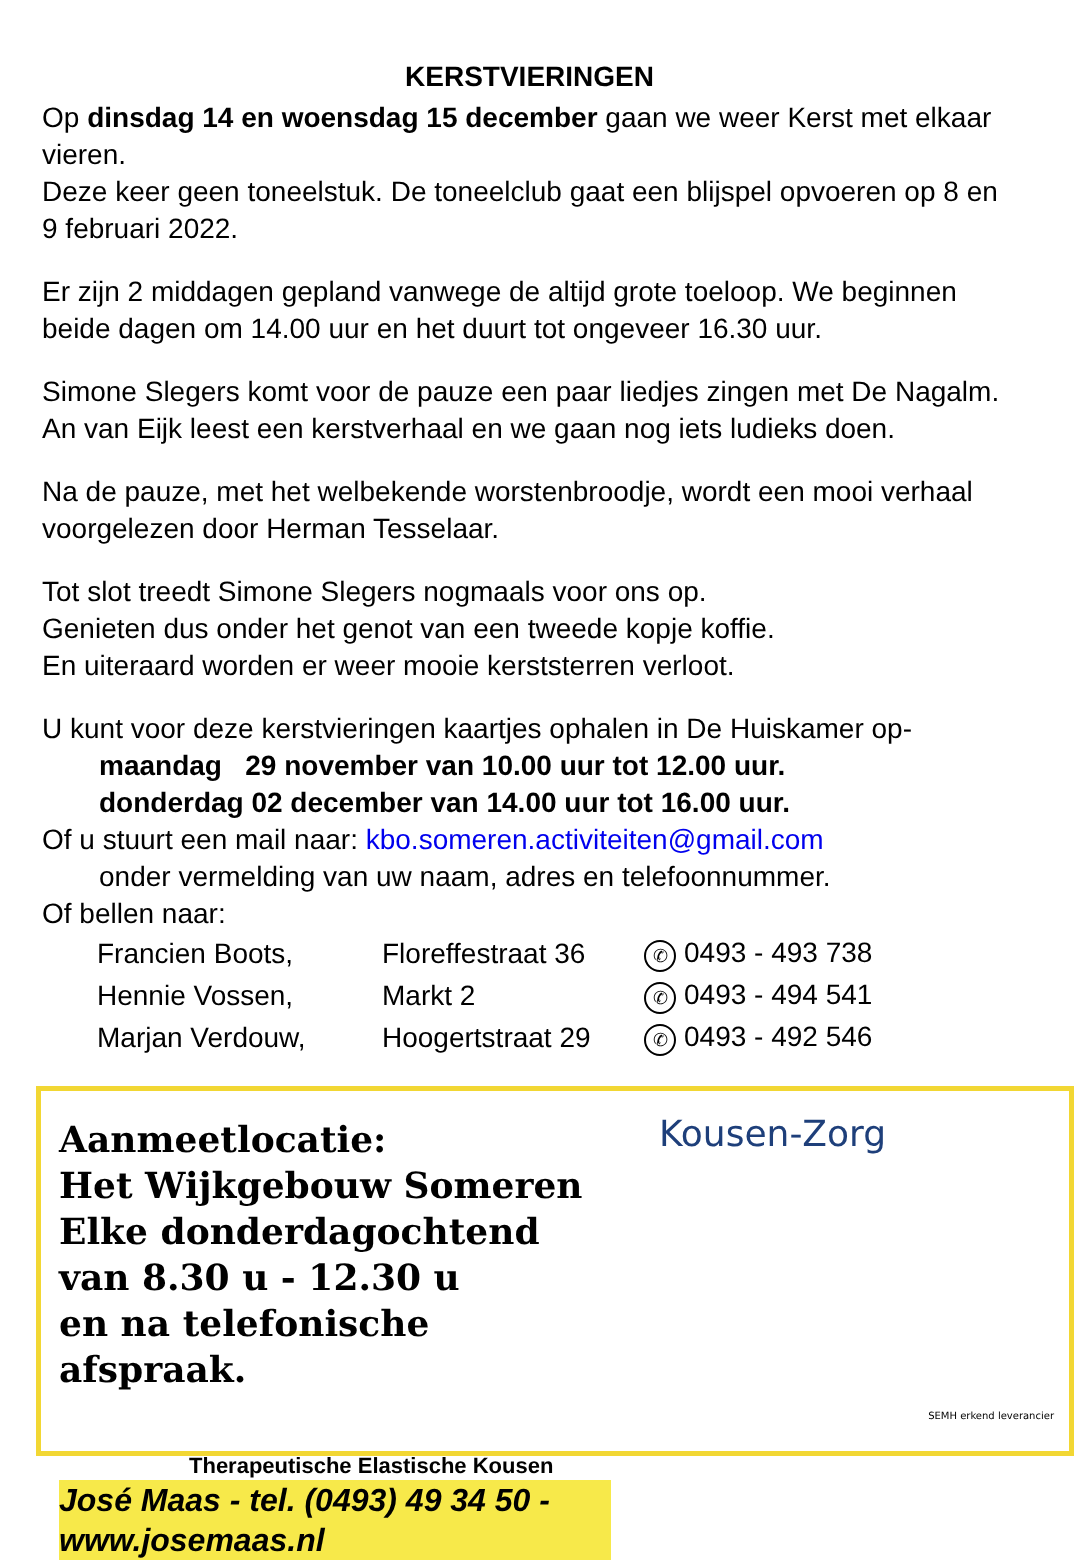KERSTVIERINGEN
Op dinsdag 14 en woensdag 15 december gaan we weer Kerst met elkaar vieren.
Deze keer geen toneelstuk. De toneelclub gaat een blijspel opvoeren op 8 en 9 februari 2022.
Er zijn 2 middagen gepland vanwege de altijd grote toeloop. We beginnen beide dagen om 14.00 uur en het duurt tot ongeveer 16.30 uur.
Simone Slegers komt voor de pauze een paar liedjes zingen met De Nagalm. An van Eijk leest een kerstverhaal en we gaan nog iets ludieks doen.
Na de pauze, met het welbekende worstenbroodje, wordt een mooi verhaal voorgelezen door Herman Tesselaar.
Tot slot treedt Simone Slegers nogmaals voor ons op.
Genieten dus onder het genot van een tweede kopje koffie.
En uiteraard worden er weer mooie kerststerren verloot.
U kunt voor deze kerstvieringen kaartjes ophalen in De Huiskamer op-
maandag 29 november van 10.00 uur tot 12.00 uur.
donderdag 02 december van 14.00 uur tot 16.00 uur.
Of u stuurt een mail naar: kbo.someren.activiteiten@gmail.com
onder vermelding van uw naam, adres en telefoonnummer.
Of bellen naar:
| Francien Boots, | Floreffestraat 36 | ✆ 0493 - 493 738 |
| Hennie Vossen, | Markt 2 | ✆ 0493 - 494 541 |
| Marjan Verdouw, | Hoogertstraat 29 | ✆ 0493 - 492 546 |
Aanmeetlocatie:
Het Wijkgebouw Someren
Elke donderdagochtend
van 8.30 u - 12.30 u
en na telefonische afspraak.
Therapeutische Elastische Kousen
José Maas - tel. (0493) 49 34 50 - www.josemaas.nl
Kousen-Zorg
SEMH erkend leverancier